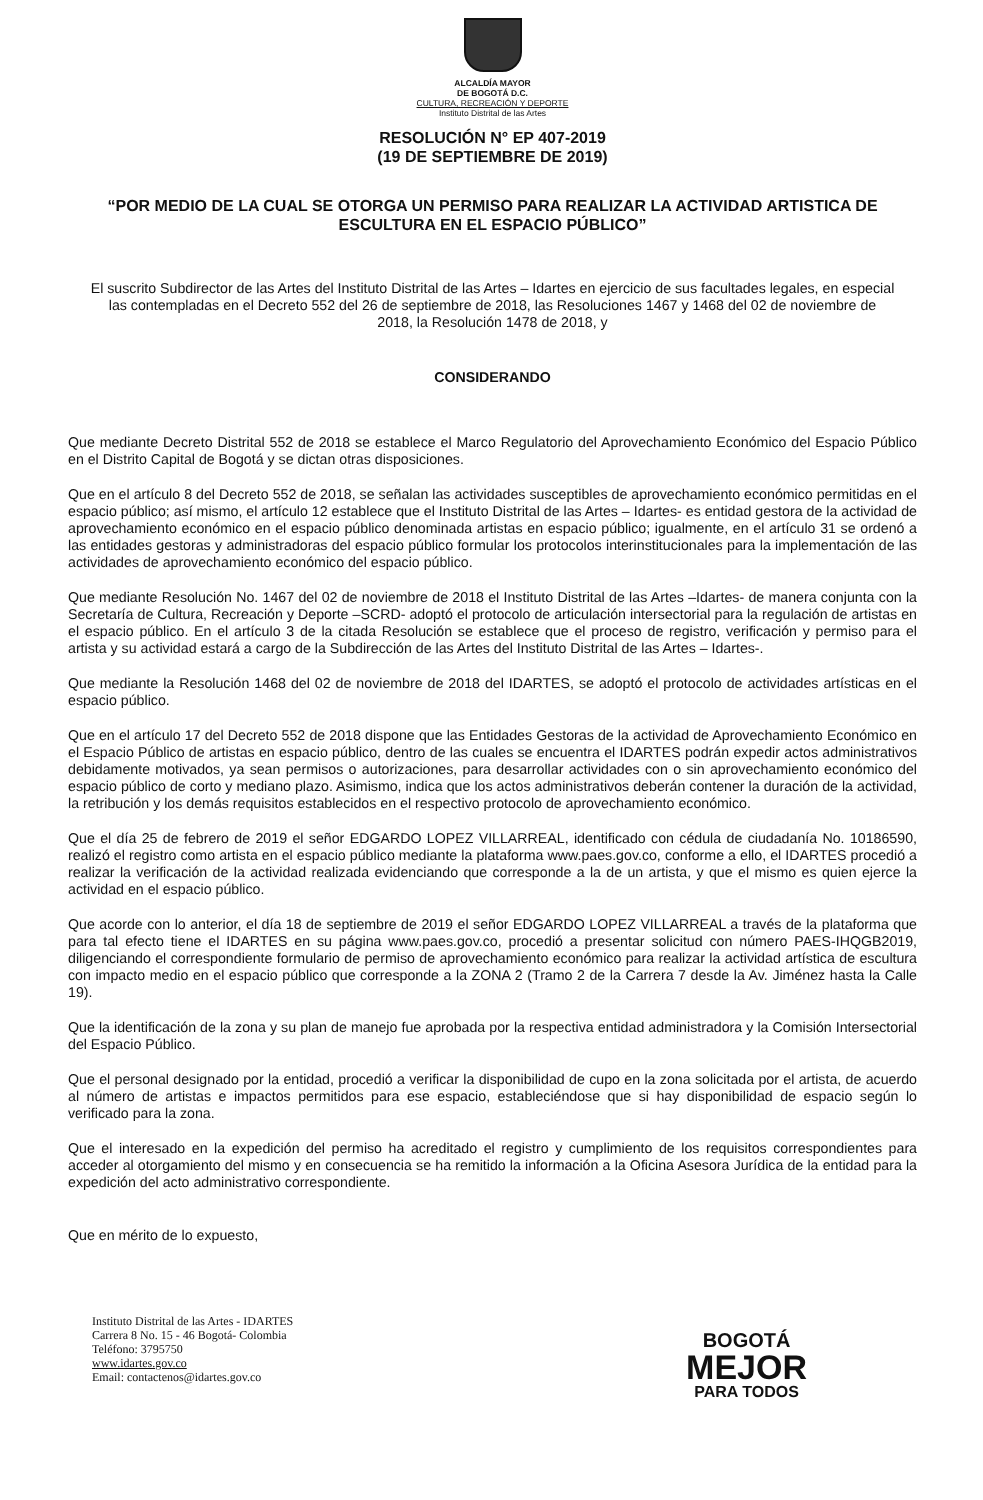ALCALDÍA MAYOR
DE BOGOTÁ D.C.
CULTURA, RECREACIÓN Y DEPORTE
Instituto Distrital de las Artes
RESOLUCIÓN N° EP 407-2019
(19 DE SEPTIEMBRE DE 2019)
“POR MEDIO DE LA CUAL SE OTORGA UN PERMISO PARA REALIZAR LA ACTIVIDAD ARTISTICA DE ESCULTURA EN EL ESPACIO PÚBLICO”
El suscrito Subdirector de las Artes del Instituto Distrital de las Artes – Idartes en ejercicio de sus facultades legales, en especial las contempladas en el Decreto 552 del 26 de septiembre de 2018, las Resoluciones 1467 y 1468 del 02 de noviembre de 2018, la Resolución 1478 de 2018, y
CONSIDERANDO
Que mediante Decreto Distrital 552 de 2018 se establece el Marco Regulatorio del Aprovechamiento Económico del Espacio Público en el Distrito Capital de Bogotá y se dictan otras disposiciones.
Que en el artículo 8 del Decreto 552 de 2018, se señalan las actividades susceptibles de aprovechamiento económico permitidas en el espacio público; así mismo, el artículo 12 establece que el Instituto Distrital de las Artes – Idartes- es entidad gestora de la actividad de aprovechamiento económico en el espacio público denominada artistas en espacio público; igualmente, en el artículo 31 se ordenó a las entidades gestoras y administradoras del espacio público formular los protocolos interinstitucionales para la implementación de las actividades de aprovechamiento económico del espacio público.
Que mediante Resolución No. 1467 del 02 de noviembre de 2018 el Instituto Distrital de las Artes –Idartes- de manera conjunta con la Secretaría de Cultura, Recreación y Deporte –SCRD- adoptó el protocolo de articulación intersectorial para la regulación de artistas en el espacio público. En el artículo 3 de la citada Resolución se establece que el proceso de registro, verificación y permiso para el artista y su actividad estará a cargo de la Subdirección de las Artes del Instituto Distrital de las Artes – Idartes-.
Que mediante la Resolución 1468 del 02 de noviembre de 2018 del IDARTES, se adoptó el protocolo de actividades artísticas en el espacio público.
Que en el artículo 17 del Decreto 552 de 2018 dispone que las Entidades Gestoras de la actividad de Aprovechamiento Económico en el Espacio Público de artistas en espacio público, dentro de las cuales se encuentra el IDARTES podrán expedir actos administrativos debidamente motivados, ya sean permisos o autorizaciones, para desarrollar actividades con o sin aprovechamiento económico del espacio público de corto y mediano plazo. Asimismo, indica que los actos administrativos deberán contener la duración de la actividad, la retribución y los demás requisitos establecidos en el respectivo protocolo de aprovechamiento económico.
Que el día 25 de febrero de 2019 el señor EDGARDO LOPEZ VILLARREAL, identificado con cédula de ciudadanía No. 10186590, realizó el registro como artista en el espacio público mediante la plataforma www.paes.gov.co, conforme a ello, el IDARTES procedió a realizar la verificación de la actividad realizada evidenciando que corresponde a la de un artista, y que el mismo es quien ejerce la actividad en el espacio público.
Que acorde con lo anterior, el día 18 de septiembre de 2019 el señor EDGARDO LOPEZ VILLARREAL a través de la plataforma que para tal efecto tiene el IDARTES en su página www.paes.gov.co, procedió a presentar solicitud con número PAES-IHQGB2019, diligenciando el correspondiente formulario de permiso de aprovechamiento económico para realizar la actividad artística de escultura con impacto medio en el espacio público que corresponde a la ZONA 2 (Tramo 2 de la Carrera 7 desde la Av. Jiménez hasta la Calle 19).
Que la identificación de la zona y su plan de manejo fue aprobada por la respectiva entidad administradora y la Comisión Intersectorial del Espacio Público.
Que el personal designado por la entidad, procedió a verificar la disponibilidad de cupo en la zona solicitada por el artista, de acuerdo al número de artistas e impactos permitidos para ese espacio, estableciéndose que si hay disponibilidad de espacio según lo verificado para la zona.
Que el interesado en la expedición del permiso ha acreditado el registro y cumplimiento de los requisitos correspondientes para acceder al otorgamiento del mismo y en consecuencia se ha remitido la información a la Oficina Asesora Jurídica de la entidad para la expedición del acto administrativo correspondiente.
Que en mérito de lo expuesto,
Instituto Distrital de las Artes - IDARTES
Carrera 8 No. 15 - 46 Bogotá- Colombia
Teléfono: 3795750
www.idartes.gov.co
Email: contactenos@idartes.gov.co
BOGOTÁ
MEJOR
PARA TODOS